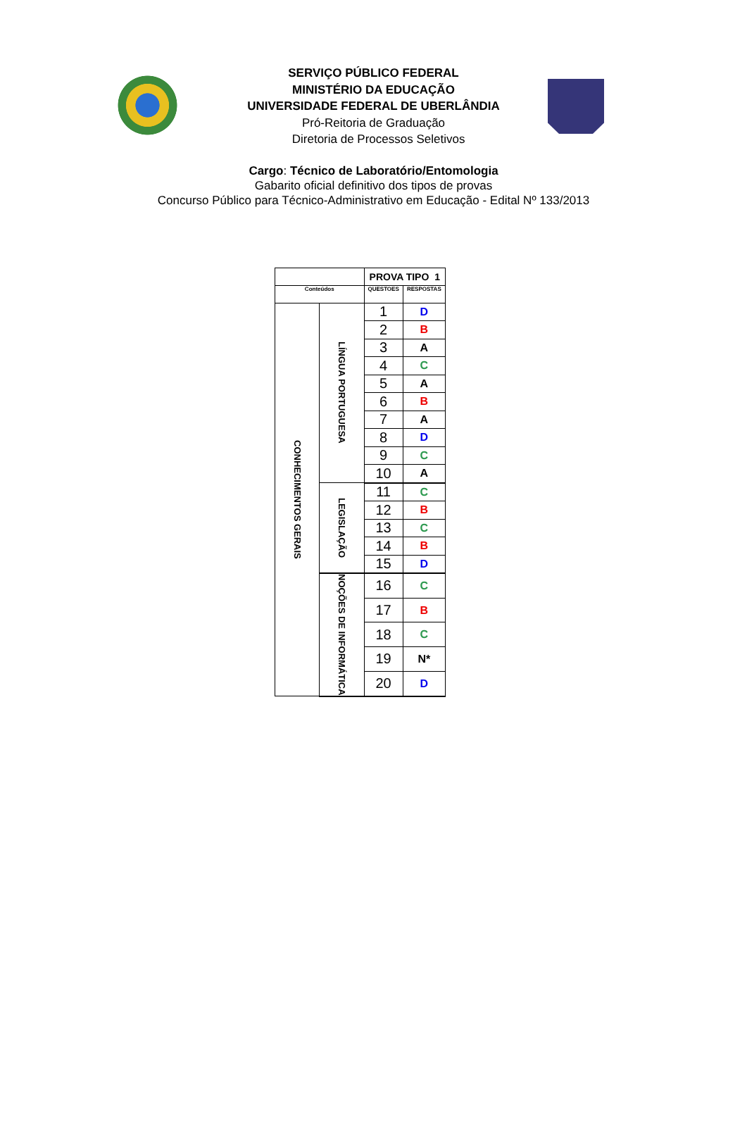SERVIÇO PÚBLICO FEDERAL
MINISTÉRIO DA EDUCAÇÃO
UNIVERSIDADE FEDERAL DE UBERLÂNDIA
Pró-Reitoria de Graduação
Diretoria de Processos Seletivos
Cargo: Técnico de Laboratório/Entomologia
Gabarito oficial definitivo dos tipos de provas
Concurso Público para Técnico-Administrativo em Educação - Edital Nº 133/2013
| | | PROVA TIPO 1 | |
| Conteúdos | | QUESTOES | RESPOSTAS |
| CONHECIMENTOS GERAIS | LÍNGUA PORTUGUESA | 1 | D |
| | | 2 | B |
| | | 3 | A |
| | | 4 | C |
| | | 5 | A |
| | | 6 | B |
| | | 7 | A |
| | | 8 | D |
| | | 9 | C |
| | | 10 | A |
| | LEGISLAÇÃO | 11 | C |
| | | 12 | B |
| | | 13 | C |
| | | 14 | B |
| | | 15 | D |
| | NOÇÕES DE INFORMÁTICA | 16 | C |
| | | 17 | B |
| | | 18 | C |
| | | 19 | N* |
| | | 20 | D |